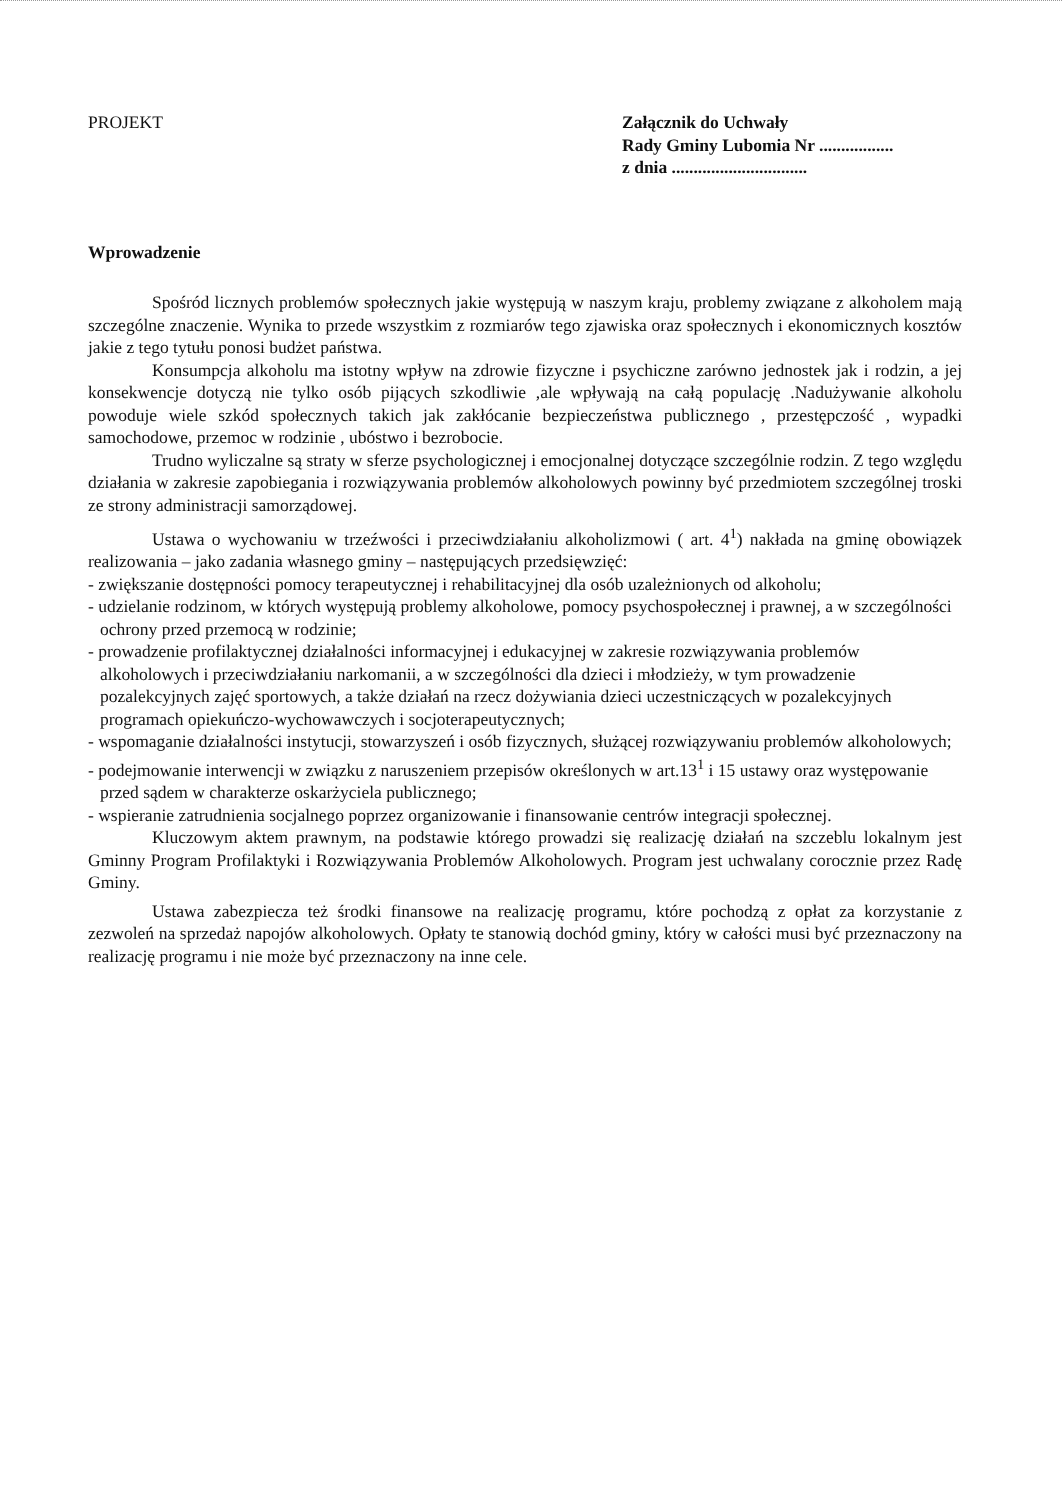PROJEKT Załącznik do Uchwały
Rady Gminy Lubomia Nr .................
z dnia ...............................
Wprowadzenie
Spośród licznych problemów społecznych jakie występują w naszym kraju, problemy związane z alkoholem mają szczególne znaczenie. Wynika to przede wszystkim z rozmiarów tego zjawiska oraz społecznych i ekonomicznych kosztów jakie z tego tytułu ponosi budżet państwa.
Konsumpcja alkoholu ma istotny wpływ na zdrowie fizyczne i psychiczne zarówno jednostek jak i rodzin, a jej konsekwencje dotyczą nie tylko osób pijących szkodliwie ,ale wpływają na całą populację .Nadużywanie alkoholu powoduje wiele szkód społecznych takich jak zakłócanie bezpieczeństwa publicznego , przestępczość , wypadki samochodowe, przemoc w rodzinie , ubóstwo i bezrobocie.
Trudno wyliczalne są straty w sferze psychologicznej i emocjonalnej dotyczące szczególnie rodzin. Z tego względu działania w zakresie zapobiegania i rozwiązywania problemów alkoholowych powinny być przedmiotem szczególnej troski ze strony administracji samorządowej.
Ustawa o wychowaniu w trzeźwości i przeciwdziałaniu alkoholizmowi ( art. 4<sup>1</sup>) nakłada na gminę obowiązek realizowania – jako zadania własnego gminy – następujących przedsięwzięć:
- zwiększanie dostępności pomocy terapeutycznej i rehabilitacyjnej dla osób uzależnionych od alkoholu;
- udzielanie rodzinom, w których występują problemy alkoholowe, pomocy psychospołecznej i prawnej, a w szczególności ochrony przed przemocą w rodzinie;
- prowadzenie profilaktycznej działalności informacyjnej i edukacyjnej w zakresie rozwiązywania problemów alkoholowych i przeciwdziałaniu narkomanii, a w szczególności dla dzieci i młodzieży, w tym prowadzenie pozalekcyjnych zajęć sportowych, a także działań na rzecz dożywiania dzieci uczestniczących w pozalekcyjnych programach opiekuńczo-wychowawczych i socjoterapeutycznych;
- wspomaganie działalności instytucji, stowarzyszeń i osób fizycznych, służącej rozwiązywaniu problemów alkoholowych;
- podejmowanie interwencji w związku z naruszeniem przepisów określonych w art.13<sup>1</sup> i 15 ustawy oraz występowanie przed sądem w charakterze oskarżyciela publicznego;
- wspieranie zatrudnienia socjalnego poprzez organizowanie i finansowanie centrów integracji społecznej.
Kluczowym aktem prawnym, na podstawie którego prowadzi się realizację działań na szczeblu lokalnym jest Gminny Program Profilaktyki i Rozwiązywania Problemów Alkoholowych. Program jest uchwalany corocznie przez Radę Gminy.
Ustawa zabezpiecza też środki finansowe na realizację programu, które pochodzą z opłat za korzystanie z zezwoleń na sprzedaż napojów alkoholowych. Opłaty te stanowią dochód gminy, który w całości musi być przeznaczony na realizację programu i nie może być przeznaczony na inne cele.